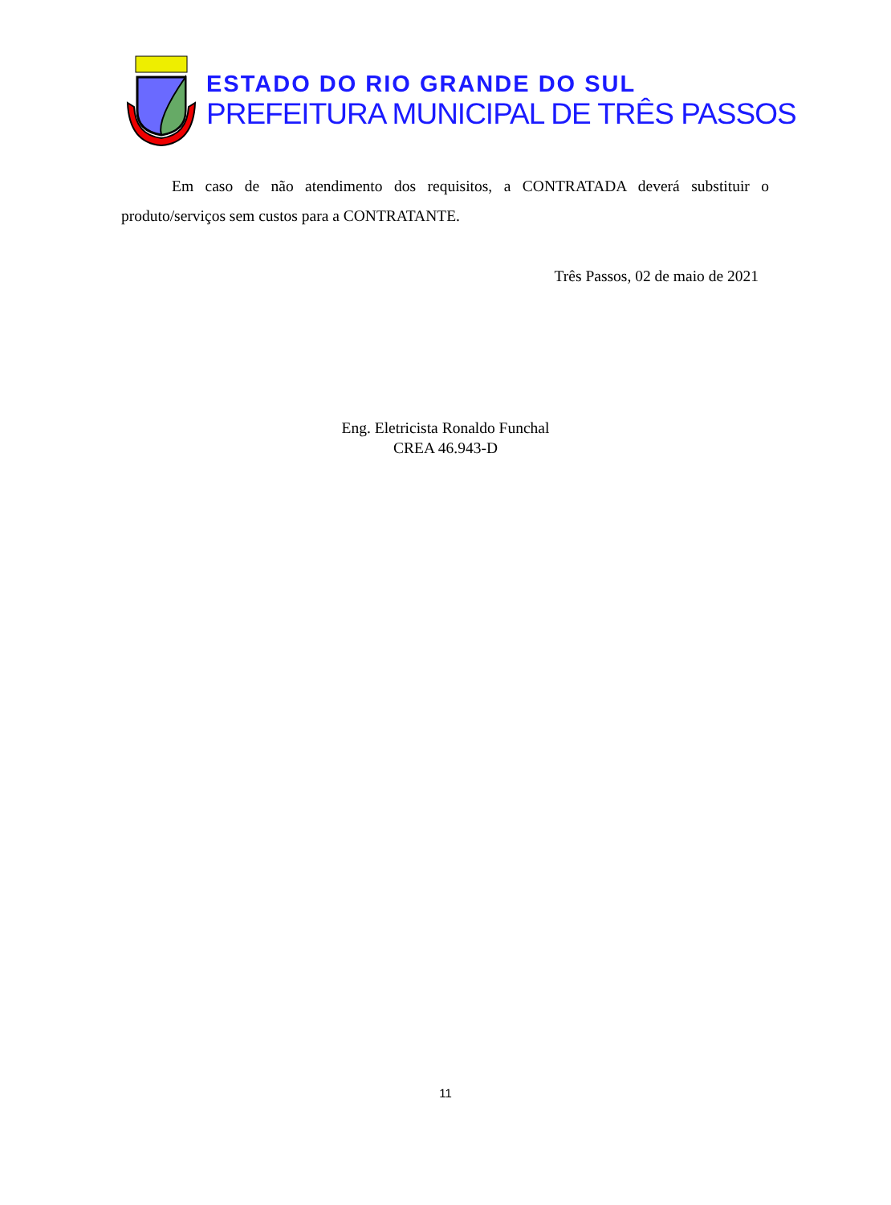ESTADO DO RIO GRANDE DO SUL
PREFEITURA MUNICIPAL DE TRÊS PASSOS
Em caso de não atendimento dos requisitos, a CONTRATADA deverá substituir o produto/serviços sem custos para a CONTRATANTE.
Três Passos, 02 de maio de 2021
Eng. Eletricista Ronaldo Funchal
CREA 46.943-D
11